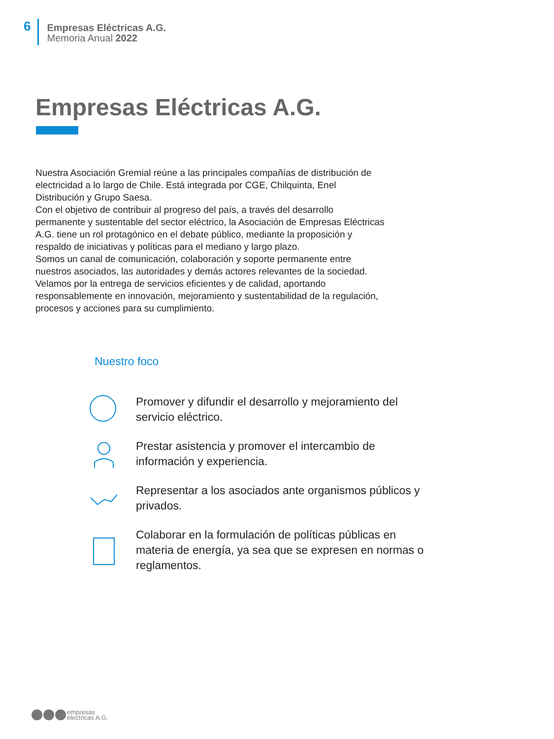6
Empresas Eléctricas A.G.
Memoria Anual 2022
Empresas Eléctricas A.G.
Nuestra Asociación Gremial reúne a las principales compañías de distribución de electricidad a lo largo de Chile. Está integrada por CGE, Chilquinta, Enel Distribución y Grupo Saesa.
Con el objetivo de contribuir al progreso del país, a través del desarrollo permanente y sustentable del sector eléctrico, la Asociación de Empresas Eléctricas A.G. tiene un rol protagónico en el debate público, mediante la proposición y respaldo de iniciativas y políticas para el mediano y largo plazo.
Somos un canal de comunicación, colaboración y soporte permanente entre nuestros asociados, las autoridades y demás actores relevantes de la sociedad.
Velamos por la entrega de servicios eficientes y de calidad, aportando responsablemente en innovación, mejoramiento y sustentabilidad de la regulación, procesos y acciones para su cumplimiento.
Nuestro foco
Promover y difundir el desarrollo y mejoramiento del servicio eléctrico.
Prestar asistencia y promover el intercambio de información y experiencia.
Representar a los asociados ante organismos públicos y privados.
Colaborar en la formulación de políticas públicas en materia de energía, ya sea que se expresen en normas o reglamentos.
empresas
electricas A.G.